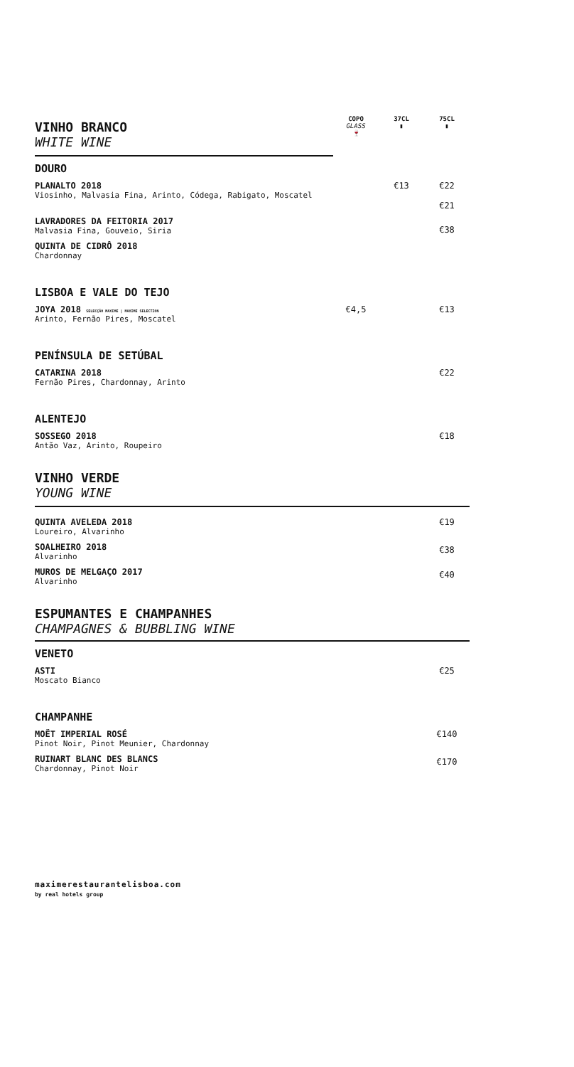| VINHO BRANCO WHITE WINE | COPO GLASS 🍷 | 37CL ▮ | 75CL ▮ |
| DOURO | | | |
| PLANALTO 2018 Viosinho, Malvasia Fina, Arinto, Códega, Rabigato, Moscatel | | €13 | €22 €21 |
| LAVRADORES DA FEITORIA 2017 Malvasia Fina, Gouveio, Siria | | | €38 |
| QUINTA DE CIDRÔ 2018 Chardonnay | | | |
| LISBOA E VALE DO TEJO | | | |
| JOYA 2018 SELECÇÃO MAXIME / MAXIME SELECTION Arinto, Fernão Pires, Moscatel | €4,5 | | €13 |
| PENÍNSULA DE SETÚBAL | | | |
| CATARINA 2018 Fernão Pires, Chardonnay, Arinto | | | €22 |
| ALENTEJO | | | |
| SOSSEGO 2018 Antão Vaz, Arinto, Roupeiro | | | €18 |
| VINHO VERDE YOUNG WINE | | | |
| QUINTA AVELEDA 2018 Loureiro, Alvarinho | | | €19 |
| SOALHEIRO 2018 Alvarinho | | | €38 |
| MUROS DE MELGAÇO 2017 Alvarinho | | | €40 |
| ESPUMANTES E CHAMPANHES CHAMPAGNES & BUBBLING WINE | | | |
| VENETO | | | |
| ASTI Moscato Bianco | | | €25 |
| CHAMPANHE | | | |
| MOËT IMPERIAL ROSÉ Pinot Noir, Pinot Meunier, Chardonnay | | | €140 |
| RUINART BLANC DES BLANCS Chardonnay, Pinot Noir | | | €170 |
maximerestaurantelisboa.com
by real hotels group